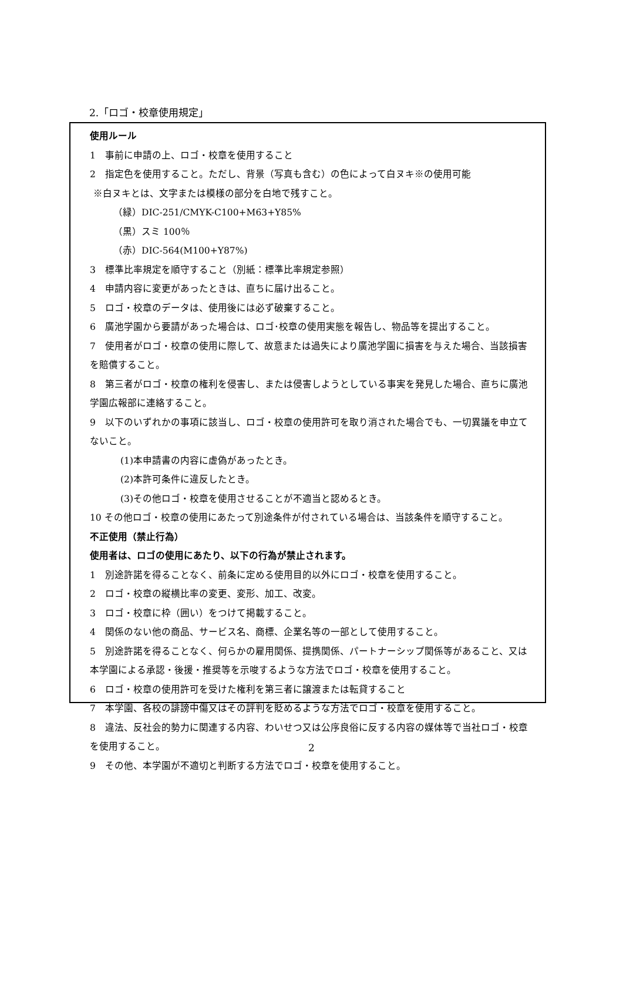2.「ロゴ・校章使用規定」
使用ルール
1　事前に申請の上、ロゴ・校章を使用すること
2　指定色を使用すること。ただし、背景（写真も含む）の色によって白ヌキ※の使用可能
※白ヌキとは、文字または模様の部分を白地で残すこと。
（緑）DIC-251/CMYK-C100+M63+Y85%
（黒）スミ 100％
（赤）DIC-564(M100+Y87%)
3　標準比率規定を順守すること（別紙：標準比率規定参照）
4　申請内容に変更があったときは、直ちに届け出ること。
5　ロゴ・校章のデータは、使用後には必ず破棄すること。
6　廣池学園から要請があった場合は、ロゴ･校章の使用実態を報告し、物品等を提出すること。
7　使用者がロゴ・校章の使用に際して、故意または過失により廣池学園に損害を与えた場合、当該損害を賠償すること。
8　第三者がロゴ・校章の権利を侵害し、または侵害しようとしている事実を発見した場合、直ちに廣池学園広報部に連絡すること。
9　以下のいずれかの事項に該当し、ロゴ・校章の使用許可を取り消された場合でも、一切異議を申立てないこと。
(1)本申請書の内容に虚偽があったとき。
(2)本許可条件に違反したとき。
(3)その他ロゴ・校章を使用させることが不適当と認めるとき。
10 その他ロゴ・校章の使用にあたって別途条件が付されている場合は、当該条件を順守すること。
不正使用（禁止行為）
使用者は、ロゴの使用にあたり、以下の行為が禁止されます。
1　別途許諾を得ることなく、前条に定める使用目的以外にロゴ・校章を使用すること。
2　ロゴ・校章の縦横比率の変更、変形、加工、改変。
3　ロゴ・校章に枠（囲い）をつけて掲載すること。
4　関係のない他の商品、サービス名、商標、企業名等の一部として使用すること。
5　別途許諾を得ることなく、何らかの雇用関係、提携関係、パートナーシップ関係等があること、又は本学園による承認・後援・推奨等を示唆するような方法でロゴ・校章を使用すること。
6　ロゴ・校章の使用許可を受けた権利を第三者に譲渡または転貸すること
7　本学園、各校の誹謗中傷又はその評判を貶めるような方法でロゴ・校章を使用すること。
8　違法、反社会的勢力に関連する内容、わいせつ又は公序良俗に反する内容の媒体等で当社ロゴ・校章を使用すること。
9　その他、本学園が不適切と判断する方法でロゴ・校章を使用すること。
2